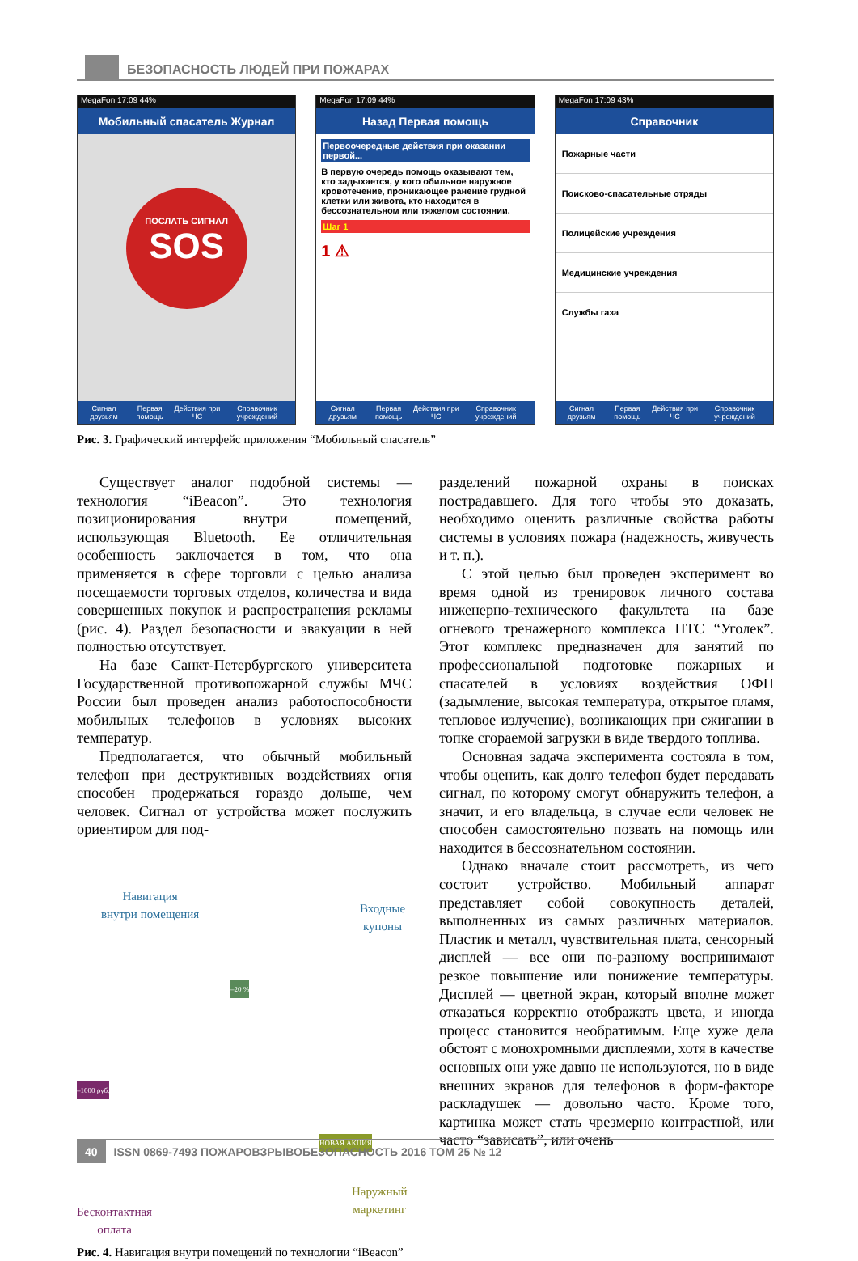БЕЗОПАСНОСТЬ ЛЮДЕЙ ПРИ ПОЖАРАХ
MegaFon 17:09 44%
Мобильный спасатель Журнал
ПОСЛАТЬ СИГНАЛ
SOS
Сигнал друзьям Первая помощь Действия при ЧС Справочник учреждений
MegaFon 17:09 44%
Назад Первая помощь
Первоочередные действия при оказании первой...
В первую очередь помощь оказывают тем, кто задыхается, у кого обильное наружное кровотечение, проникающее ранение грудной клетки или живота, кто находится в бессознательном или тяжелом состоянии.
Шаг 1
1 ⚠
Сигнал друзьям Первая помощь Действия при ЧС Справочник учреждений
MegaFon 17:09 43%
Справочник
Пожарные части
Поисково-спасательные отряды
Полицейские учреждения
Медицинские учреждения
Службы газа
Сигнал друзьям Первая помощь Действия при ЧС Справочник учреждений
Рис. 3. Графический интерфейс приложения “Мобильный спасатель”
Существует аналог подобной системы — технология “iBeacon”. Это технология позиционирования внутри помещений, использующая Bluetooth. Ее отличительная особенность заключается в том, что она применяется в сфере торговли с целью анализа посещаемости торговых отделов, количества и вида совершенных покупок и распространения рекламы (рис. 4). Раздел безопасности и эвакуации в ней полностью отсутствует.
На базе Санкт-Петербургского университета Государственной противопожарной службы МЧС России был проведен анализ работоспособности мобильных телефонов в условиях высоких температур.
Предполагается, что обычный мобильный телефон при деструктивных воздействиях огня способен продержаться гораздо дольше, чем человек. Сигнал от устройства может послужить ориентиром для под-
Навигация
внутри помещения
Входные
купоны
–20 %
–1000 руб.
НОВАЯ АКЦИЯ
Бесконтактная
оплата
Наружный
маркетинг
Рис. 4. Навигация внутри помещений по технологии “iBeacon”
разделений пожарной охраны в поисках пострадавшего. Для того чтобы это доказать, необходимо оценить различные свойства работы системы в условиях пожара (надежность, живучесть и т. п.).
С этой целью был проведен эксперимент во время одной из тренировок личного состава инженерно-технического факультета на базе огневого тренажерного комплекса ПТС “Уголек”. Этот комплекс предназначен для занятий по профессиональной подготовке пожарных и спасателей в условиях воздействия ОФП (задымление, высокая температура, открытое пламя, тепловое излучение), возникающих при сжигании в топке сгораемой загрузки в виде твердого топлива.
Основная задача эксперимента состояла в том, чтобы оценить, как долго телефон будет передавать сигнал, по которому смогут обнаружить телефон, а значит, и его владельца, в случае если человек не способен самостоятельно позвать на помощь или находится в бессознательном состоянии.
Однако вначале стоит рассмотреть, из чего состоит устройство. Мобильный аппарат представляет собой совокупность деталей, выполненных из самых различных материалов. Пластик и металл, чувствительная плата, сенсорный дисплей — все они по-разному воспринимают резкое повышение или понижение температуры. Дисплей — цветной экран, который вполне может отказаться корректно отображать цвета, и иногда процесс становится необратимым. Еще хуже дела обстоят с монохромными дисплеями, хотя в качестве основных они уже давно не используются, но в виде внешних экранов для телефонов в форм-факторе раскладушек — довольно часто. Кроме того, картинка может стать чрезмерно контрастной, или часто “зависать”, или очень
40 ISSN 0869-7493 ПОЖАРОВЗРЫВОБЕЗОПАСНОСТЬ 2016 ТОМ 25 № 12